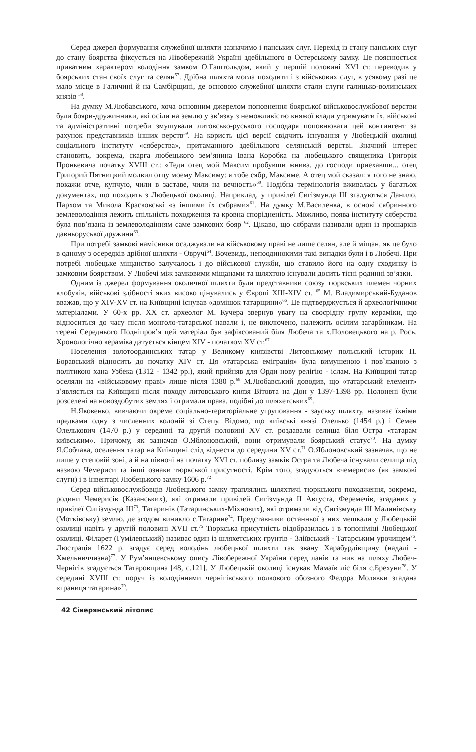Серед джерел формування служебної шляхти зазначимо і панських слуг. Перехід із стану панських слуг до стану боярства фіксується на Лівобережній Україні здебільшого в Остерському замку. Це пояснюється приватним характером володіння замком О.Гаштольдом, який у першій половині XVI ст. переводив у боярських стан своїх слуг та селян<sup>57</sup>. Дрібна шляхта могла походити і з військових слуг, в усякому разі це мало місце в Галичині й на Самбірщині, де основою служебної шляхти стали слуги галицько-волинських князів <sup>58</sup>.
На думку М.Любавського, хоча основним джерелом поповнення боярської військовослужбової верстви були бояри-дружинники, які осіли на землю у зв’язку з неможливістю княжої влади утримувати їх, військові та адміністративні потреби змушували литовсько-руського господаря поповнювати цей контингент за рахунок представників інших верств<sup>59</sup>. На користь цієї версії свідчить існування у Любецькій околиці соціального інституту «сяберства», притаманного здебільшого селянській верстві. Значний інтерес становить, зокрема, скарга любецького зем’янина Івана Коробка на любецького священика Григорія Пронкевича початку XVIII ст.: «Теди отец мой Максим пробувши жнива, до господи приехавши... отец Григорий Пятницкий молвил отцу моему Максиму: я тобе сябр, Максиме. А отец мой сказал: я того не знаю, покажи отче, купчую, чили в заставе, чили на вечность»<sup>60</sup>. Подібна термінологія вживалась у багатьох документах, що походять з Любецької околиці. Наприклад, у привілеї Сигізмунда III згадуються Данило, Пархом та Микола Красковські «з іншими їх сябрами»<sup>61</sup>. На думку М.Василенка, в основі сябринного землеволодіння лежить спільність походження та кровна спорідненість. Можливо, поява інституту сяберства була пов’язана із землеволодінням саме замкових бояр <sup>62</sup>. Цікаво, що сябрами називали один із прошарків давньоруської дружини<sup>63</sup>.
При потребі замкові намісники осаджували на військовому праві не лише селян, але й міщан, як це було в одному з осередків дрібної шляхти - Овручі<sup>64</sup>. Вочевидь, непоодинокими такі випадки були і в Любечі. При потребі любецьке міщанство залучалось і до військової служби, що ставило його на одну сходинку із замковим боярством. У Любечі між замковими міщанами та шляхтою існували досить тісні родинні зв’язки.
Одним із джерел формування околичної шляхти були представники союзу тюркських племен чорних клобуків, військові здібності яких високо цінувались у Європі XIII-XIV ст. <sup>65</sup> М. Владимирський-Буданов вважав, що у XIV-XV ст. на Київщині існував «домішок татарщини»<sup>66</sup>. Це підтверджується й археологічними матеріалами. У 60-х рр. XX ст. археолог М. Кучера звернув увагу на своєрідну групу кераміки, що відноситься до часу після монголо-татарської навали і, не виключено, належить осілим загарбникам. На терені Середнього Подніпров’я цей матеріал був зафіксований біля Любеча та х.Половецького на р. Рось. Хронологічно кераміка датується кінцем XIV - початком XV ст.<sup>67</sup>
Поселення золотоординських татар у Великому князівстві Литовському польський історик П. Боравський відносить до початку XIV ст. Ця «татарська еміграція» була вимушеною і пов`язаною з політикою хана Узбека (1312 - 1342 рр.), який прийняв для Орди нову релігію - іслам. На Київщині татар оселяли на «військовому праві» лише після 1380 р.<sup>68</sup> М.Любавський доводив, що «татарський елемент» з’являється на Київщині після походу литовського князя Вітовта на Дон у 1397-1398 рр. Полонені були розселені на новоздобутих землях і отримали права, подібні до шляхетських<sup>69</sup>.
Н.Яковенко, вивчаючи окреме соціально-територіальне угруповання - зауську шляхту, називає їхніми предками одну з численних колоній зі Степу. Відомо, що київські князі Олелько (1454 р.) і Семен Олелькович (1470 р.) у середині та другій половині XV ст. роздавали селища біля Остра «татарам київським». Причому, як зазначав О.Яблоновський, вони отримували боярський статус<sup>70</sup>. На думку Я.Собчака, оселення татар на Київщині слід віднести до середини XV ст.<sup>71</sup> О.Яблоновський зазначав, що не лише у степовій зоні, а й на півночі на початку XVI ст. поблизу замків Остра та Любеча існували селища під назвою Чемериси та інші ознаки тюркської присутності. Крім того, згадуються «чемериси» (як замкові слуги) і в інвентарі Любецького замку 1606 р.<sup>72</sup>
Серед військовослужбовців Любецького замку траплялись шляхтичі тюркського походження, зокрема, родини Чемерисів (Казанських), які отримали привілей Сигізмунда II Августа, Феремечів, згаданих у привілеї Сигізмунда III<sup>73</sup>, Татаринів (Татаринських-Міхнових), які отримали від Сигізмунда III Малинівську (Мотківську) землю, де згодом виникло с.Татарине<sup>74</sup>. Представники останньої з них мешкали у Любецькій околиці навіть у другій половині XVII ст.<sup>75</sup> Тюркська присутність відобразилась і в топоніміці Любецької околиці. Філарет (Гумілевський) називає один із шляхетських грунтів - Зліївський - Татарським урочищем<sup>76</sup>. Люстрація 1622 р. згадує серед володінь любецької шляхти так звану Харабурдівщину (надалі - Хмельниччизна)<sup>77</sup>. У Рум’янцевському опису Лівобережної України серед ланів та нив на шляху Любеч-Чернігів згадується Татаровщина [48, с.121]. У Любецькій околиці існував Мамаїв ліс біля с.Брехуни<sup>78</sup>. У середині XVIII ст. поруч із володіннями чернігівського полкового обозного Федора Молявки згадана «границя татарина»<sup>79</sup>.
42 Сіверянський літопис